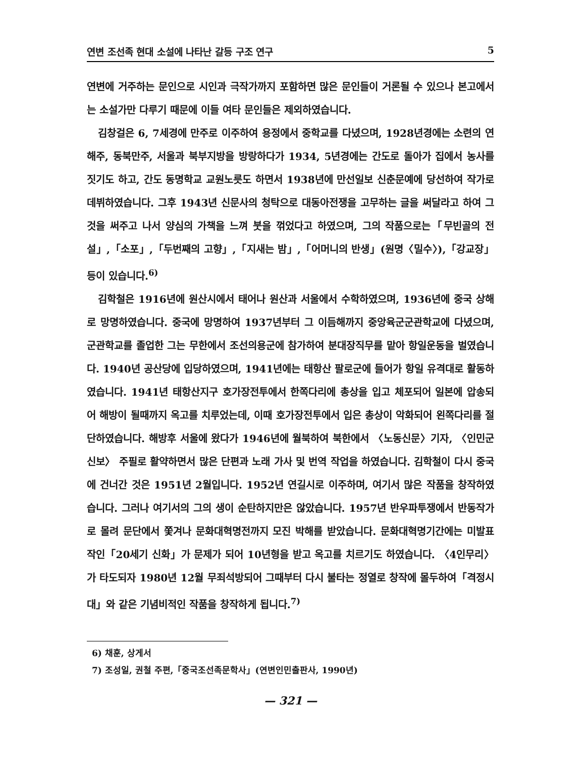연변 조선족 현대 소설에 나타난 갈등 구조 연구 5
연변에 거주하는 문인으로 시인과 극작가까지 포함하면 많은 문인들이 거론될 수 있으나 본고에서는 소설가만 다루기 때문에 이들 여타 문인들은 제외하였습니다.
김창걸은 6, 7세경에 만주로 이주하여 용정에서 중학교를 다녔으며, 1928년경에는 소련의 연해주, 동북만주, 서울과 북부지방을 방랑하다가 1934, 5년경에는 간도로 돌아가 집에서 농사를 짓기도 하고, 간도 동명학교 교원노릇도 하면서 1938년에 만선일보 신춘문예에 당선하여 작가로 데뷔하였습니다. 그후 1943년 신문사의 청탁으로 대동아전쟁을 고무하는 글을 써달라고 하여 그것을 써주고 나서 양심의 가책을 느껴 붓을 꺾었다고 하였으며, 그의 작품으로는「무빈골의 전설」,「소포」,「두번째의 고향」,「지새는 밤」,「어머니의 반생」(원명〈밀수〉),「강교장」등이 있습니다.<sup>6)</sup>
김학철은 1916년에 원산시에서 태어나 원산과 서울에서 수학하였으며, 1936년에 중국 상해로 망명하였습니다. 중국에 망명하여 1937년부터 그 이듬해까지 중앙육군군관학교에 다녔으며, 군관학교를 졸업한 그는 무한에서 조선의용군에 참가하여 분대장직무를 맡아 항일운동을 벌였습니다. 1940년 공산당에 입당하였으며, 1941년에는 태항산 팔로군에 들어가 항일 유격대로 활동하였습니다. 1941년 태항산지구 호가장전투에서 한쪽다리에 총상을 입고 체포되어 일본에 압송되어 해방이 될때까지 옥고를 치루었는데, 이때 호가장전투에서 입은 총상이 악화되어 왼쪽다리를 절단하였습니다. 해방후 서울에 왔다가 1946년에 월북하여 북한에서 〈노동신문〉기자, 〈인민군신보〉 주필로 활약하면서 많은 단편과 노래 가사 및 번역 작업을 하였습니다. 김학철이 다시 중국에 건너간 것은 1951년 2월입니다. 1952년 연길시로 이주하며, 여기서 많은 작품을 창작하였습니다. 그러나 여기서의 그의 생이 순탄하지만은 않았습니다. 1957년 반우파투쟁에서 반동작가로 몰려 문단에서 쫓겨나 문화대혁명전까지 모진 박해를 받았습니다. 문화대혁명기간에는 미발표작인「20세기 신화」가 문제가 되어 10년형을 받고 옥고를 치르기도 하였습니다. 〈4인무리〉가 타도되자 1980년 12월 무죄석방되어 그때부터 다시 불타는 정열로 창작에 몰두하여「격정시대」와 같은 기념비적인 작품을 창작하게 됩니다.<sup>7)</sup>
6) 채훈, 상게서
7) 조성일, 권철 주편,「중국조선족문학사」(연변인민출판사, 1990년)
— 321 —